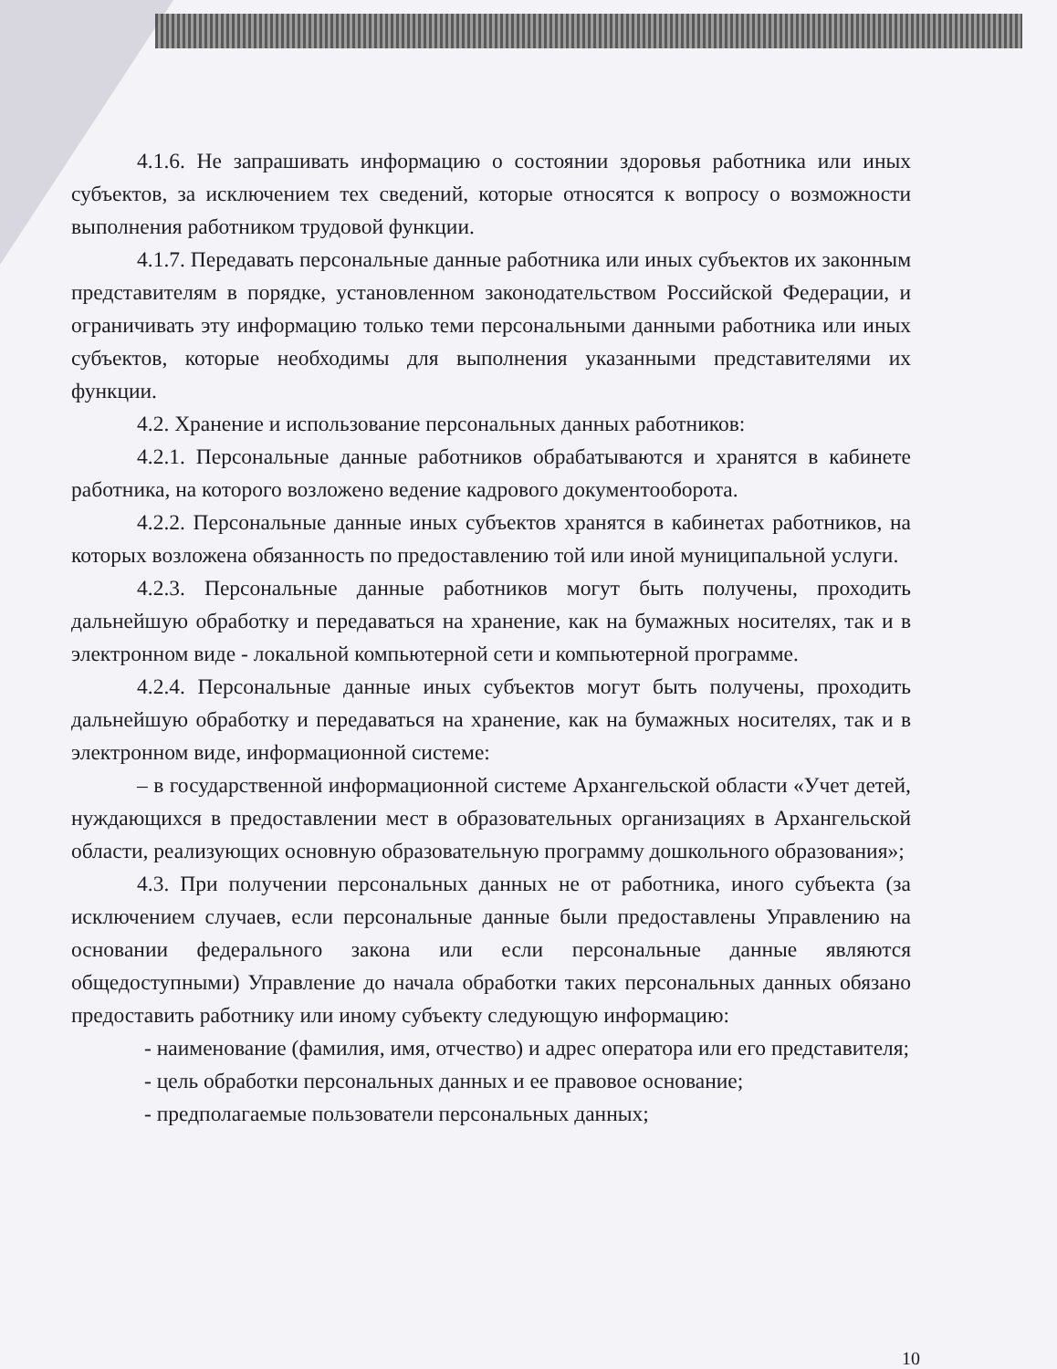4.1.6. Не запрашивать информацию о состоянии здоровья работника или иных субъектов, за исключением тех сведений, которые относятся к вопросу о возможности выполнения работником трудовой функции.
4.1.7. Передавать персональные данные работника или иных субъектов их законным представителям в порядке, установленном законодательством Российской Федерации, и ограничивать эту информацию только теми персональными данными работника или иных субъектов, которые необходимы для выполнения указанными представителями их функции.
4.2. Хранение и использование персональных данных работников:
4.2.1. Персональные данные работников обрабатываются и хранятся в кабинете работника, на которого возложено ведение кадрового документооборота.
4.2.2. Персональные данные иных субъектов хранятся в кабинетах работников, на которых возложена обязанность по предоставлению той или иной муниципальной услуги.
4.2.3. Персональные данные работников могут быть получены, проходить дальнейшую обработку и передаваться на хранение, как на бумажных носителях, так и в электронном виде - локальной компьютерной сети и компьютерной программе.
4.2.4. Персональные данные иных субъектов могут быть получены, проходить дальнейшую обработку и передаваться на хранение, как на бумажных носителях, так и в электронном виде, информационной системе:
– в государственной информационной системе Архангельской области «Учет детей, нуждающихся в предоставлении мест в образовательных организациях в Архангельской области, реализующих основную образовательную программу дошкольного образования»;
4.3. При получении персональных данных не от работника, иного субъекта (за исключением случаев, если персональные данные были предоставлены Управлению на основании федерального закона или если персональные данные являются общедоступными) Управление до начала обработки таких персональных данных обязано предоставить работнику или иному субъекту следующую информацию:
- наименование (фамилия, имя, отчество) и адрес оператора или его представителя;
- цель обработки персональных данных и ее правовое основание;
- предполагаемые пользователи персональных данных;
10